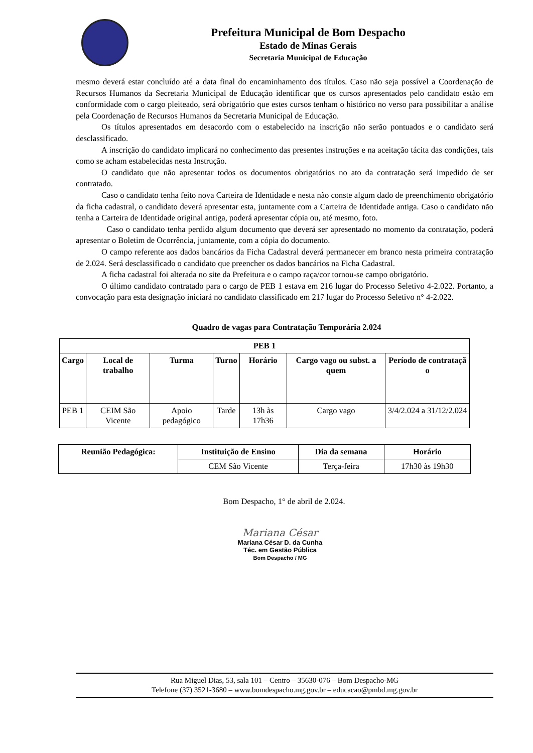Prefeitura Municipal de Bom Despacho
Estado de Minas Gerais
Secretaria Municipal de Educação
mesmo deverá estar concluído até a data final do encaminhamento dos títulos. Caso não seja possível a Coordenação de Recursos Humanos da Secretaria Municipal de Educação identificar que os cursos apresentados pelo candidato estão em conformidade com o cargo pleiteado, será obrigatório que estes cursos tenham o histórico no verso para possibilitar a análise pela Coordenação de Recursos Humanos da Secretaria Municipal de Educação.
Os títulos apresentados em desacordo com o estabelecido na inscrição não serão pontuados e o candidato será desclassificado.
A inscrição do candidato implicará no conhecimento das presentes instruções e na aceitação tácita das condições, tais como se acham estabelecidas nesta Instrução.
O candidato que não apresentar todos os documentos obrigatórios no ato da contratação será impedido de ser contratado.
Caso o candidato tenha feito nova Carteira de Identidade e nesta não conste algum dado de preenchimento obrigatório da ficha cadastral, o candidato deverá apresentar esta, juntamente com a Carteira de Identidade antiga. Caso o candidato não tenha a Carteira de Identidade original antiga, poderá apresentar cópia ou, até mesmo, foto.
Caso o candidato tenha perdido algum documento que deverá ser apresentado no momento da contratação, poderá apresentar o Boletim de Ocorrência, juntamente, com a cópia do documento.
O campo referente aos dados bancários da Ficha Cadastral deverá permanecer em branco nesta primeira contratação de 2.024. Será desclassificado o candidato que preencher os dados bancários na Ficha Cadastral.
A ficha cadastral foi alterada no site da Prefeitura e o campo raça/cor tornou-se campo obrigatório.
O último candidato contratado para o cargo de PEB 1 estava em 216 lugar do Processo Seletivo 4-2.022. Portanto, a convocação para esta designação iniciará no candidato classificado em 217 lugar do Processo Seletivo n° 4-2.022.
Quadro de vagas para Contratação Temporária 2.024
| PEB 1 | | | | | | |
| --- | --- | --- | --- | --- | --- | --- |
| Cargo | Local de trabalho | Turma | Turno | Horário | Cargo vago ou subst. a quem | Período de contrataçã o |
| PEB 1 | CEIM São Vicente | Apoio pedagógico | Tarde | 13h às 17h36 | Cargo vago | 3/4/2.024 a 31/12/2.024 |
| Reunião Pedagógica: | Instituição de Ensino | Dia da semana | Horário |
| --- | --- | --- | --- |
| | CEM São Vicente | Terça-feira | 17h30 às 19h30 |
Bom Despacho, 1° de abril de 2.024.
Mariana César
Mariana César D. da Cunha
Téc. em Gestão Pública
Bom Despacho / MG
Rua Miguel Dias, 53, sala 101 – Centro – 35630-076 – Bom Despacho-MG
Telefone (37) 3521-3680 – www.bomdespacho.mg.gov.br – educacao@pmbd.mg.gov.br